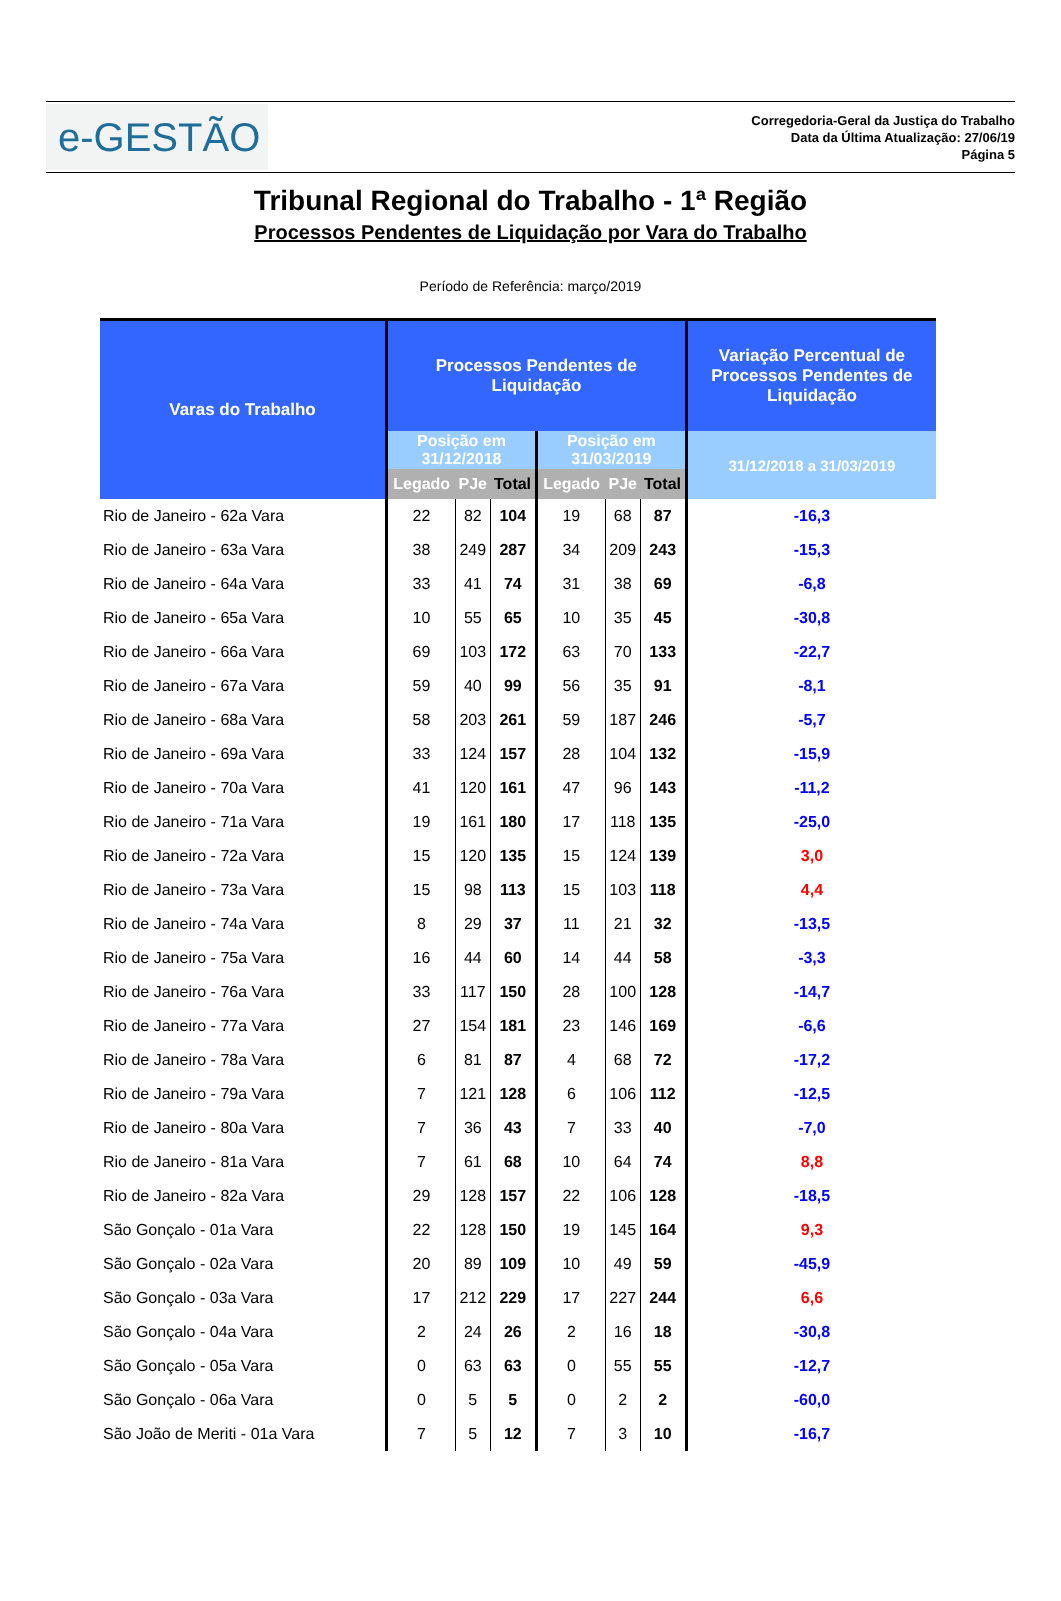e-GESTÃO
Corregedoria-Geral da Justiça do Trabalho
Data da Última Atualização: 27/06/19
Página 5
Tribunal Regional do Trabalho - 1ª Região
Processos Pendentes de Liquidação por Vara do Trabalho
Período de Referência: março/2019
| Varas do Trabalho | Processos Pendentes de Liquidação | | | | | | Variação Percentual de Processos Pendentes de Liquidação |
| --- | --- | --- | --- | --- | --- | --- | --- |
| | Posição em 31/12/2018 | | | Posição em 31/03/2019 | | | 31/12/2018 a 31/03/2019 |
| | Legado | PJe | Total | Legado | PJe | Total | |
| Rio de Janeiro - 62a Vara | 22 | 82 | 104 | 19 | 68 | 87 | -16,3 |
| Rio de Janeiro - 63a Vara | 38 | 249 | 287 | 34 | 209 | 243 | -15,3 |
| Rio de Janeiro - 64a Vara | 33 | 41 | 74 | 31 | 38 | 69 | -6,8 |
| Rio de Janeiro - 65a Vara | 10 | 55 | 65 | 10 | 35 | 45 | -30,8 |
| Rio de Janeiro - 66a Vara | 69 | 103 | 172 | 63 | 70 | 133 | -22,7 |
| Rio de Janeiro - 67a Vara | 59 | 40 | 99 | 56 | 35 | 91 | -8,1 |
| Rio de Janeiro - 68a Vara | 58 | 203 | 261 | 59 | 187 | 246 | -5,7 |
| Rio de Janeiro - 69a Vara | 33 | 124 | 157 | 28 | 104 | 132 | -15,9 |
| Rio de Janeiro - 70a Vara | 41 | 120 | 161 | 47 | 96 | 143 | -11,2 |
| Rio de Janeiro - 71a Vara | 19 | 161 | 180 | 17 | 118 | 135 | -25,0 |
| Rio de Janeiro - 72a Vara | 15 | 120 | 135 | 15 | 124 | 139 | 3,0 |
| Rio de Janeiro - 73a Vara | 15 | 98 | 113 | 15 | 103 | 118 | 4,4 |
| Rio de Janeiro - 74a Vara | 8 | 29 | 37 | 11 | 21 | 32 | -13,5 |
| Rio de Janeiro - 75a Vara | 16 | 44 | 60 | 14 | 44 | 58 | -3,3 |
| Rio de Janeiro - 76a Vara | 33 | 117 | 150 | 28 | 100 | 128 | -14,7 |
| Rio de Janeiro - 77a Vara | 27 | 154 | 181 | 23 | 146 | 169 | -6,6 |
| Rio de Janeiro - 78a Vara | 6 | 81 | 87 | 4 | 68 | 72 | -17,2 |
| Rio de Janeiro - 79a Vara | 7 | 121 | 128 | 6 | 106 | 112 | -12,5 |
| Rio de Janeiro - 80a Vara | 7 | 36 | 43 | 7 | 33 | 40 | -7,0 |
| Rio de Janeiro - 81a Vara | 7 | 61 | 68 | 10 | 64 | 74 | 8,8 |
| Rio de Janeiro - 82a Vara | 29 | 128 | 157 | 22 | 106 | 128 | -18,5 |
| São Gonçalo - 01a Vara | 22 | 128 | 150 | 19 | 145 | 164 | 9,3 |
| São Gonçalo - 02a Vara | 20 | 89 | 109 | 10 | 49 | 59 | -45,9 |
| São Gonçalo - 03a Vara | 17 | 212 | 229 | 17 | 227 | 244 | 6,6 |
| São Gonçalo - 04a Vara | 2 | 24 | 26 | 2 | 16 | 18 | -30,8 |
| São Gonçalo - 05a Vara | 0 | 63 | 63 | 0 | 55 | 55 | -12,7 |
| São Gonçalo - 06a Vara | 0 | 5 | 5 | 0 | 2 | 2 | -60,0 |
| São João de Meriti - 01a Vara | 7 | 5 | 12 | 7 | 3 | 10 | -16,7 |